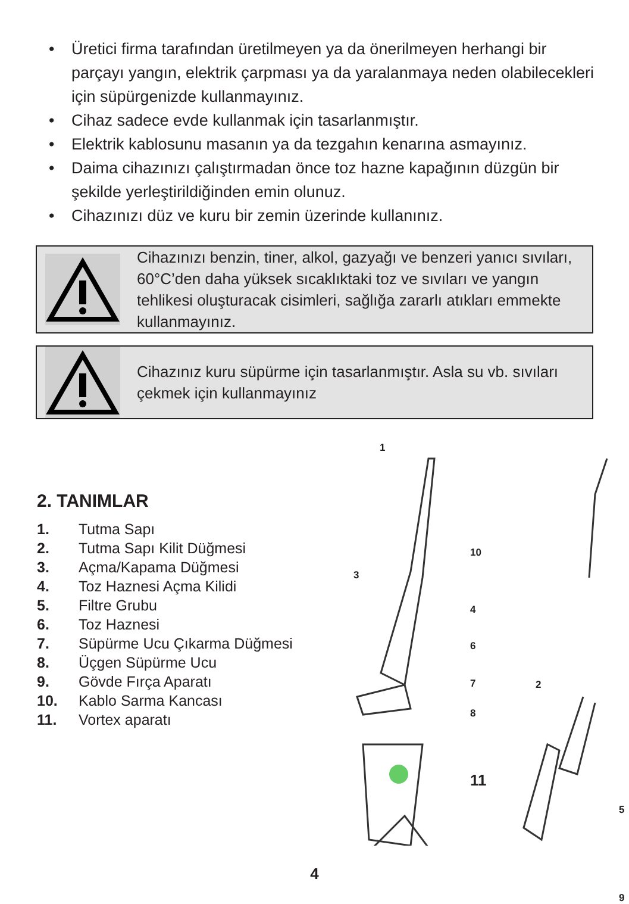• Üretici firma tarafından üretilmeyen ya da önerilmeyen herhangi bir parçayı yangın, elektrik çarpması ya da yaralanmaya neden olabilecekleri için süpürgenizde kullanmayınız.
• Cihaz sadece evde kullanmak için tasarlanmıştır.
• Elektrik kablosunu masanın ya da tezgahın kenarına asmayınız.
• Daima cihazınızı çalıştırmadan önce toz hazne kapağının düzgün bir şekilde yerleştirildiğinden emin olunuz.
• Cihazınızı düz ve kuru bir zemin üzerinde kullanınız.
Cihazınızı benzin, tiner, alkol, gazyağı ve benzeri yanıcı sıvıları, 60°C’den daha yüksek sıcaklıktaki toz ve sıvıları ve yangın tehlikesi oluşturacak cisimleri, sağlığa zararlı atıkları emmekte kullanmayınız.
Cihazınız kuru süpürme için tasarlanmıştır. Asla su vb. sıvıları çekmek için kullanmayınız
2. TANIMLAR
1. Tutma Sapı
2. Tutma Sapı Kilit Düğmesi
3. Açma/Kapama Düğmesi
4. Toz Haznesi Açma Kilidi
5. Filtre Grubu
6. Toz Haznesi
7. Süpürme Ucu Çıkarma Düğmesi
8. Üçgen Süpürme Ucu
9. Gövde Fırça Aparatı
10. Kablo Sarma Kancası
11. Vortex aparatı
1
10
3
4
6
7 2
8
11
5
9
4